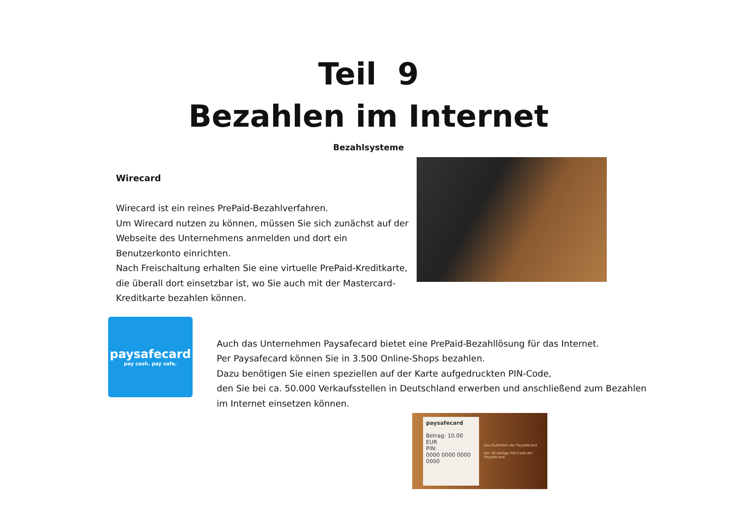Teil 9
Bezahlen im Internet
Bezahlsysteme
Wirecard
Wirecard ist ein reines PrePaid-Bezahlverfahren.
Um Wirecard nutzen zu können, müssen Sie sich zunächst auf der Webseite des Unternehmens anmelden und dort ein Benutzerkonto einrichten.
Nach Freischaltung erhalten Sie eine virtuelle PrePaid-Kreditkarte, die überall dort einsetzbar ist, wo Sie auch mit der Mastercard-Kreditkarte bezahlen können.
paysafecard
pay cash. pay safe.
Auch das Unternehmen Paysafecard bietet eine PrePaid-Bezahllösung für das Internet.
Per Paysafecard können Sie in 3.500 Online-Shops bezahlen.
Dazu benötigen Sie einen speziellen auf der Karte aufgedruckten PIN-Code,
den Sie bei ca. 50.000 Verkaufsstellen in Deutschland erwerben und anschließend zum Bezahlen im Internet einsetzen können.
paysafecard
Betrag: 10.00 EUR
PIN:
0000 0000 0000 0000
Das Guthaben der Paysafecard
Der 16-stellige PIN-Code der Paysafecard